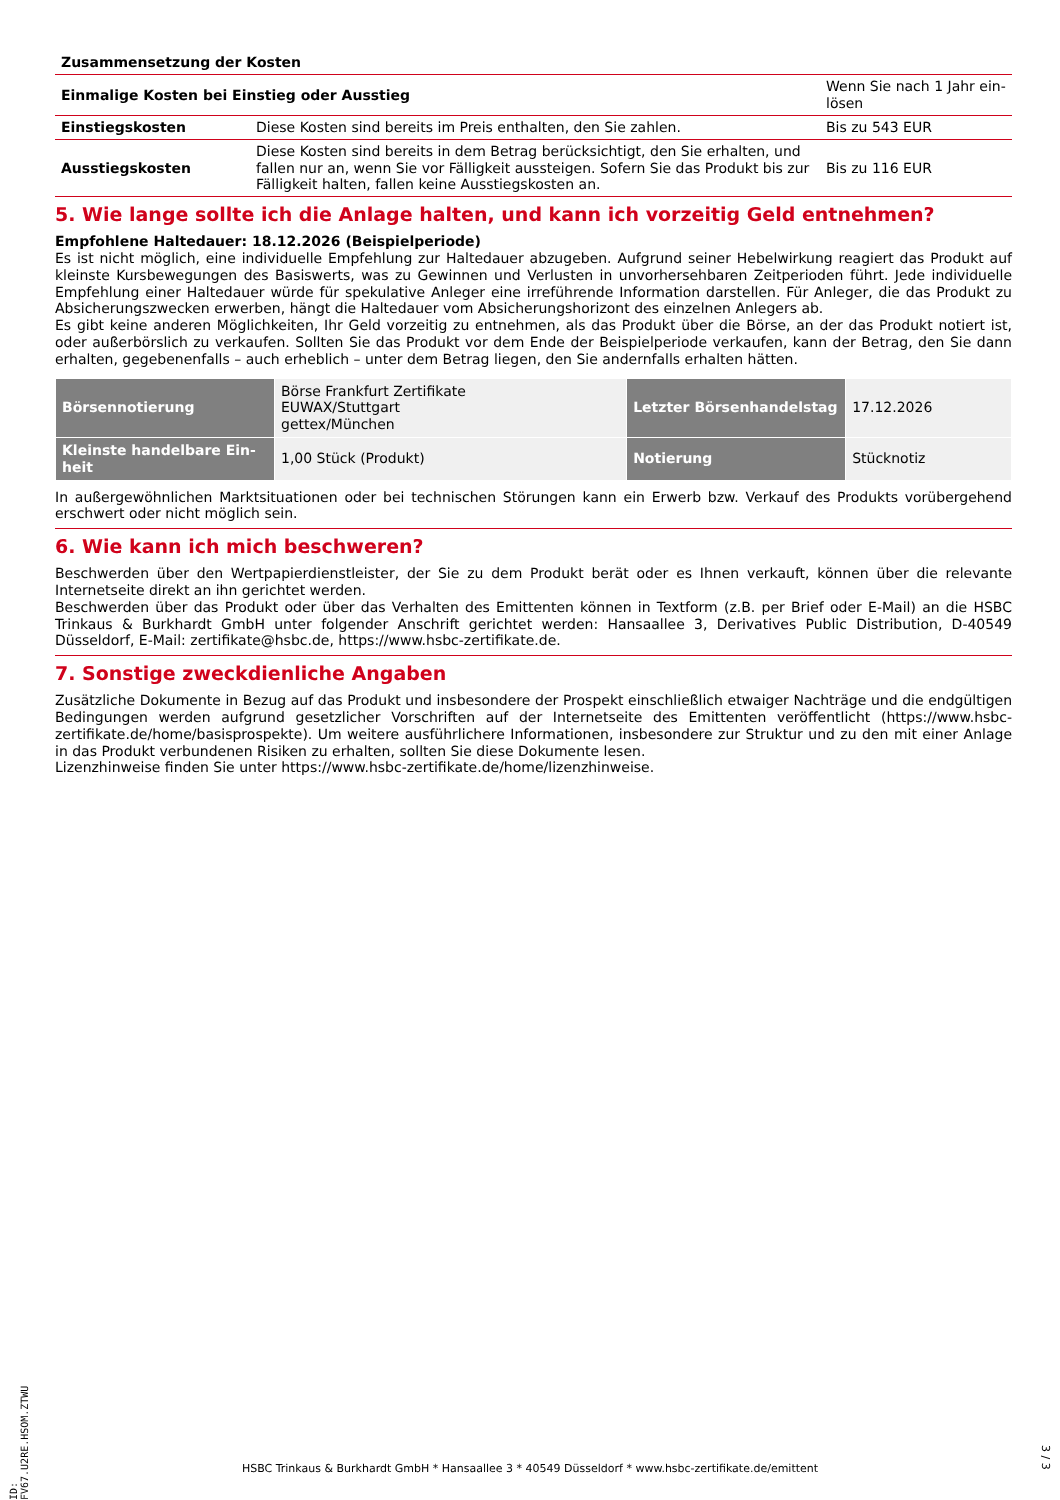Zusammensetzung der Kosten
| Einmalige Kosten bei Einstieg oder Ausstieg | | Wenn Sie nach 1 Jahr ein-lösen |
| Einstiegskosten | Diese Kosten sind bereits im Preis enthalten, den Sie zahlen. | Bis zu 543 EUR |
| Ausstiegskosten | Diese Kosten sind bereits in dem Betrag berücksichtigt, den Sie erhalten, und fallen nur an, wenn Sie vor Fälligkeit aussteigen. Sofern Sie das Produkt bis zur Fälligkeit halten, fallen keine Ausstiegskosten an. | Bis zu 116 EUR |
5. Wie lange sollte ich die Anlage halten, und kann ich vorzeitig Geld entnehmen?
Empfohlene Haltedauer: 18.12.2026 (Beispielperiode)
Es ist nicht möglich, eine individuelle Empfehlung zur Haltedauer abzugeben. Aufgrund seiner Hebelwirkung reagiert das Produkt auf kleinste Kursbewegungen des Basiswerts, was zu Gewinnen und Verlusten in unvorhersehbaren Zeitperioden führt. Jede individuelle Empfehlung einer Haltedauer würde für spekulative Anleger eine irreführende Information darstellen. Für Anleger, die das Produkt zu Absicherungszwecken erwerben, hängt die Haltedauer vom Absicherungshorizont des einzelnen Anlegers ab.
Es gibt keine anderen Möglichkeiten, Ihr Geld vorzeitig zu entnehmen, als das Produkt über die Börse, an der das Produkt notiert ist, oder außerbörslich zu verkaufen. Sollten Sie das Produkt vor dem Ende der Beispielperiode verkaufen, kann der Betrag, den Sie dann erhalten, gegebenenfalls – auch erheblich – unter dem Betrag liegen, den Sie andernfalls erhalten hätten.
| Börsennotierung | Börse Frankfurt Zertifikate EUWAX/Stuttgart gettex/München | Letzter Börsenhandelstag | 17.12.2026 |
| Kleinste handelbare Ein-heit | 1,00 Stück (Produkt) | Notierung | Stücknotiz |
In außergewöhnlichen Marktsituationen oder bei technischen Störungen kann ein Erwerb bzw. Verkauf des Produkts vorübergehend erschwert oder nicht möglich sein.
6. Wie kann ich mich beschweren?
Beschwerden über den Wertpapierdienstleister, der Sie zu dem Produkt berät oder es Ihnen verkauft, können über die relevante Internetseite direkt an ihn gerichtet werden.
Beschwerden über das Produkt oder über das Verhalten des Emittenten können in Textform (z.B. per Brief oder E-Mail) an die HSBC Trinkaus & Burkhardt GmbH unter folgender Anschrift gerichtet werden: Hansaallee 3, Derivatives Public Distribution, D-40549 Düsseldorf, E-Mail: zertifikate@hsbc.de, https://www.hsbc-zertifikate.de.
7. Sonstige zweckdienliche Angaben
Zusätzliche Dokumente in Bezug auf das Produkt und insbesondere der Prospekt einschließlich etwaiger Nachträge und die endgültigen Bedingungen werden aufgrund gesetzlicher Vorschriften auf der Internetseite des Emittenten veröffentlicht (https://www.hsbc-zertifikate.de/home/basisprospekte). Um weitere ausführlichere Informationen, insbesondere zur Struktur und zu den mit einer Anlage in das Produkt verbundenen Risiken zu erhalten, sollten Sie diese Dokumente lesen.
Lizenzhinweise finden Sie unter https://www.hsbc-zertifikate.de/home/lizenzhinweise.
ID: FV67.U2RE.HSOM.ZTWU
HSBC Trinkaus & Burkhardt GmbH * Hansaallee 3 * 40549 Düsseldorf * www.hsbc-zertifikate.de/emittent
3 / 3